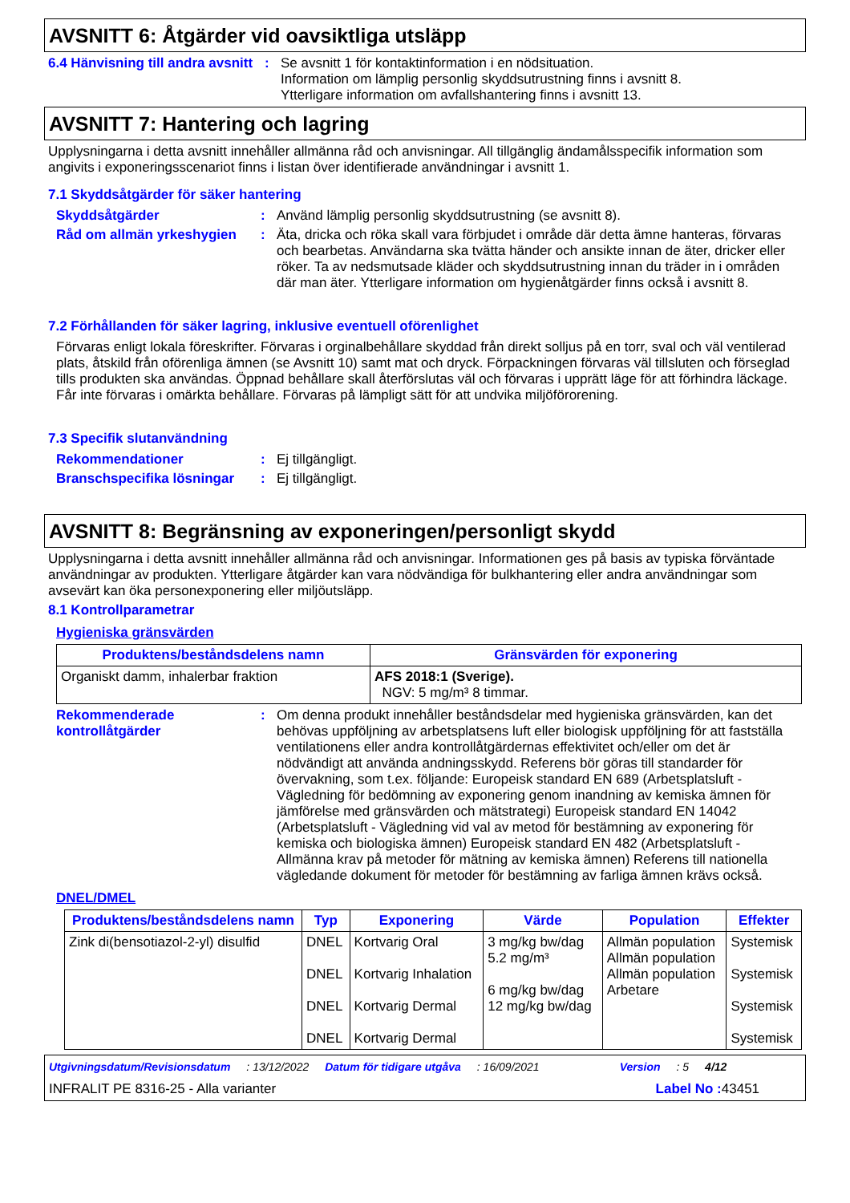AVSNITT 6: Åtgärder vid oavsiktliga utsläpp
6.4 Hänvisning till andra avsnitt
: Se avsnitt 1 för kontaktinformation i en nödsituation.
Information om lämplig personlig skyddsutrustning finns i avsnitt 8.
Ytterligare information om avfallshantering finns i avsnitt 13.
AVSNITT 7: Hantering och lagring
Upplysningarna i detta avsnitt innehåller allmänna råd och anvisningar. All tillgänglig ändamålsspecifik information som angivits i exponeringsscenariot finns i listan över identifierade användningar i avsnitt 1.
7.1 Skyddsåtgärder för säker hantering
Skyddsåtgärder : Använd lämplig personlig skyddsutrustning (se avsnitt 8).
Råd om allmän yrkeshygien : Äta, dricka och röka skall vara förbjudet i område där detta ämne hanteras, förvaras och bearbetas. Användarna ska tvätta händer och ansikte innan de äter, dricker eller röker. Ta av nedsmutsade kläder och skyddsutrustning innan du träder in i områden där man äter. Ytterligare information om hygienåtgärder finns också i avsnitt 8.
7.2 Förhållanden för säker lagring, inklusive eventuell oförenlighet
Förvaras enligt lokala föreskrifter. Förvaras i orginalbehållare skyddad från direkt solljus på en torr, sval och väl ventilerad plats, åtskild från oförenliga ämnen (se Avsnitt 10) samt mat och dryck. Förpackningen förvaras väl tillsluten och förseglad tills produkten ska användas. Öppnad behållare skall återförslutas väl och förvaras i upprätt läge för att förhindra läckage. Får inte förvaras i omärkta behållare. Förvaras på lämpligt sätt för att undvika miljöförorening.
7.3 Specifik slutanvändning
Rekommendationer : Ej tillgängligt.
Branschspecifika lösningar
: Ej tillgängligt.
AVSNITT 8: Begränsning av exponeringen/personligt skydd
Upplysningarna i detta avsnitt innehåller allmänna råd och anvisningar. Informationen ges på basis av typiska förväntade användningar av produkten. Ytterligare åtgärder kan vara nödvändiga för bulkhantering eller andra användningar som avsevärt kan öka personexponering eller miljöutsläpp.
8.1 Kontrollparametrar
Hygieniska gränsvärden
| Produktens/beståndsdelens namn | Gränsvärden för exponering |
| --- | --- |
| Organiskt damm, inhalerbar fraktion | AFS 2018:1 (Sverige). NGV: 5 mg/m³ 8 timmar. |
Rekommenderade kontrollåtgärder
: Om denna produkt innehåller beståndsdelar med hygieniska gränsvärden, kan det behövas uppföljning av arbetsplatsens luft eller biologisk uppföljning för att fastställa ventilationens eller andra kontrollåtgärdernas effektivitet och/eller om det är nödvändigt att använda andningsskydd. Referens bör göras till standarder för övervakning, som t.ex. följande: Europeisk standard EN 689 (Arbetsplatsluft - Vägledning för bedömning av exponering genom inandning av kemiska ämnen för jämförelse med gränsvärden och mätstrategi) Europeisk standard EN 14042 (Arbetsplatsluft - Vägledning vid val av metod för bestämning av exponering för kemiska och biologiska ämnen) Europeisk standard EN 482 (Arbetsplatsluft - Allmänna krav på metoder för mätning av kemiska ämnen) Referens till nationella vägledande dokument för metoder för bestämning av farliga ämnen krävs också.
DNEL/DMEL
| Produktens/beståndsdelens namn | Typ | Exponering | Värde | Population | Effekter |
| --- | --- | --- | --- | --- | --- |
| Zink di(bensotiazol-2-yl) disulfid | DNEL DNEL DNEL DNEL | Kortvarig Oral Kortvarig Inhalation Kortvarig Dermal Kortvarig Dermal | 3 mg/kg bw/dag 5.2 mg/m³ 6 mg/kg bw/dag 12 mg/kg bw/dag | Allmän population Allmän population Allmän population Arbetare | Systemisk Systemisk Systemisk Systemisk |
Utgivningsdatum/Revisionsdatum: 13/12/2022 Datum för tidigare utgåva: 16/09/2021 Version: 5 4/12
INFRALIT PE 8316-25 - Alla varianter Label No : 43451